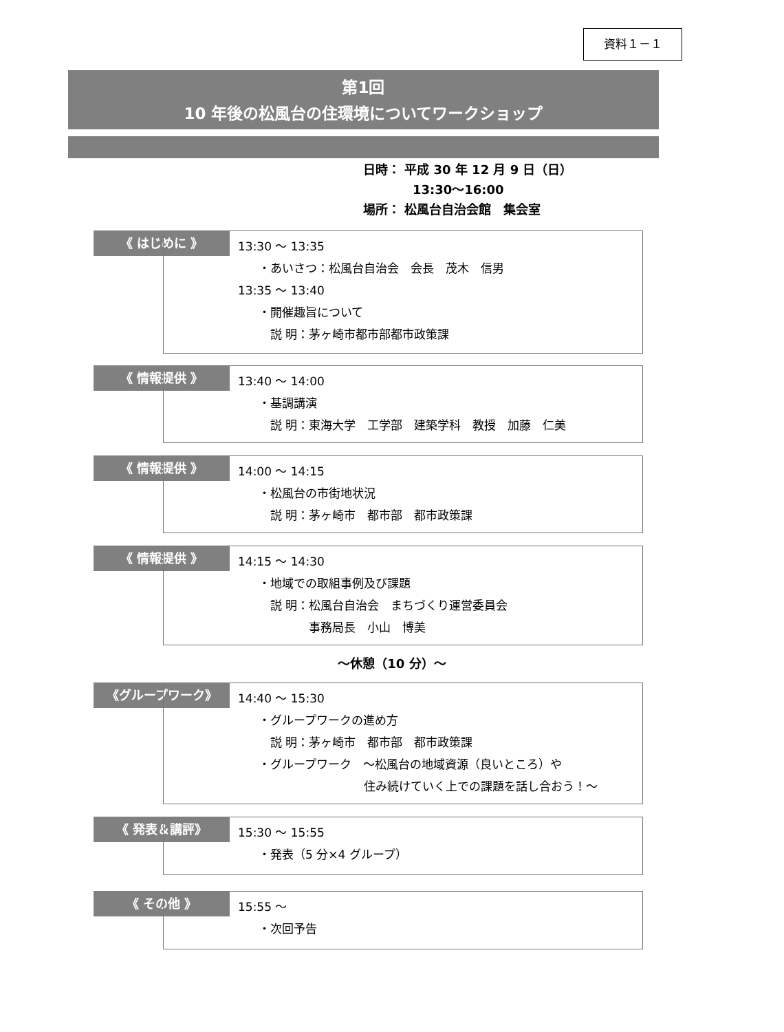資料１－１
第1回
10 年後の松風台の住環境についてワークショップ
日時： 平成 30 年 12 月 9 日（日）
　　　　13:30～16:00
場所： 松風台自治会館　集会室
《 はじめに 》
13:30 ～ 13:35
・あいさつ：松風台自治会　会長　茂木　信男
13:35 ～ 13:40
・開催趣旨について
　説 明：茅ヶ崎市都市部都市政策課
《 情報提供 》
13:40 ～ 14:00
・基調講演
　説 明：東海大学　工学部　建築学科　教授　加藤　仁美
《 情報提供 》
14:00 ～ 14:15
・松風台の市街地状況
　説 明：茅ヶ崎市　都市部　都市政策課
《 情報提供 》
14:15 ～ 14:30
・地域での取組事例及び課題
　説 明：松風台自治会　まちづくり運営委員会
　　　　 事務局長　小山　博美
～休憩（10 分）～
《グループワーク》
14:40 ～ 15:30
・グループワークの進め方
　説 明：茅ヶ崎市　都市部　都市政策課
・グループワーク　～松風台の地域資源（良いところ）や
　　　　　　　　　住み続けていく上での課題を話し合おう！～
《 発表＆講評》
15:30 ～ 15:55
・発表（5 分×4 グループ）
《 その他 》
15:55 ～
・次回予告